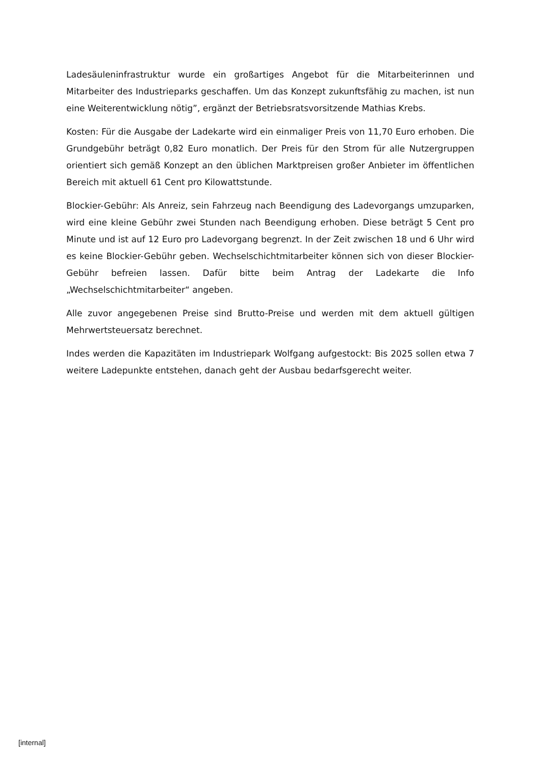Ladesäuleninfrastruktur wurde ein großartiges Angebot für die Mitarbeiterinnen und Mitarbeiter des Industrieparks geschaffen. Um das Konzept zukunftsfähig zu machen, ist nun eine Weiterentwicklung nötig”, ergänzt der Betriebsratsvorsitzende Mathias Krebs.
Kosten: Für die Ausgabe der Ladekarte wird ein einmaliger Preis von 11,70 Euro erhoben. Die Grundgebühr beträgt 0,82 Euro monatlich. Der Preis für den Strom für alle Nutzergruppen orientiert sich gemäß Konzept an den üblichen Marktpreisen großer Anbieter im öffentlichen Bereich mit aktuell 61 Cent pro Kilowattstunde.
Blockier-Gebühr: Als Anreiz, sein Fahrzeug nach Beendigung des Ladevorgangs umzuparken, wird eine kleine Gebühr zwei Stunden nach Beendigung erhoben. Diese beträgt 5 Cent pro Minute und ist auf 12 Euro pro Ladevorgang begrenzt. In der Zeit zwischen 18 und 6 Uhr wird es keine Blockier-Gebühr geben. Wechselschichtmitarbeiter können sich von dieser Blockier-Gebühr befreien lassen. Dafür bitte beim Antrag der Ladekarte die Info „Wechselschichtmitarbeiter“ angeben.
Alle zuvor angegebenen Preise sind Brutto-Preise und werden mit dem aktuell gültigen Mehrwertsteuersatz berechnet.
Indes werden die Kapazitäten im Industriepark Wolfgang aufgestockt: Bis 2025 sollen etwa 7 weitere Ladepunkte entstehen, danach geht der Ausbau bedarfsgerecht weiter.
[internal]